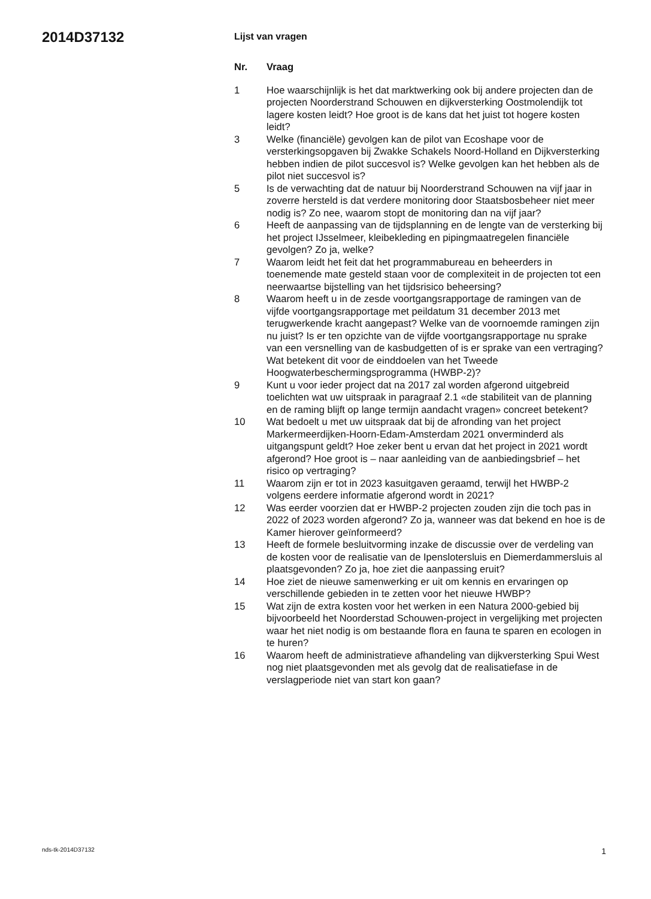2014D37132
Lijst van vragen
| Nr. | Vraag |
| --- | --- |
| 1 | Hoe waarschijnlijk is het dat marktwerking ook bij andere projecten dan de projecten Noorderstrand Schouwen en dijkversterking Oostmolendijk tot lagere kosten leidt? Hoe groot is de kans dat het juist tot hogere kosten leidt? |
| 3 | Welke (financiële) gevolgen kan de pilot van Ecoshape voor de versterkingsopgaven bij Zwakke Schakels Noord-Holland en Dijkversterking hebben indien de pilot succesvol is? Welke gevolgen kan het hebben als de pilot niet succesvol is? |
| 5 | Is de verwachting dat de natuur bij Noorderstrand Schouwen na vijf jaar in zoverre hersteld is dat verdere monitoring door Staatsbosbeheer niet meer nodig is? Zo nee, waarom stopt de monitoring dan na vijf jaar? |
| 6 | Heeft de aanpassing van de tijdsplanning en de lengte van de versterking bij het project IJsselmeer, kleibekleding en pipingmaatregelen financiële gevolgen? Zo ja, welke? |
| 7 | Waarom leidt het feit dat het programmabureau en beheerders in toenemende mate gesteld staan voor de complexiteit in de projecten tot een neerwaartse bijstelling van het tijdsrisico beheersing? |
| 8 | Waarom heeft u in de zesde voortgangsrapportage de ramingen van de vijfde voortgangsrapportage met peildatum 31 december 2013 met terugwerkende kracht aangepast? Welke van de voornoemde ramingen zijn nu juist? Is er ten opzichte van de vijfde voortgangsrapportage nu sprake van een versnelling van de kasbudgetten of is er sprake van een vertraging? Wat betekent dit voor de einddoelen van het Tweede Hoogwaterbeschermingsprogramma (HWBP-2)? |
| 9 | Kunt u voor ieder project dat na 2017 zal worden afgerond uitgebreid toelichten wat uw uitspraak in paragraaf 2.1 «de stabiliteit van de planning en de raming blijft op lange termijn aandacht vragen» concreet betekent? |
| 10 | Wat bedoelt u met uw uitspraak dat bij de afronding van het project Markermeerdijken-Hoorn-Edam-Amsterdam 2021 onverminderd als uitgangspunt geldt? Hoe zeker bent u ervan dat het project in 2021 wordt afgerond? Hoe groot is – naar aanleiding van de aanbiedingsbrief – het risico op vertraging? |
| 11 | Waarom zijn er tot in 2023 kasuitgaven geraamd, terwijl het HWBP-2 volgens eerdere informatie afgerond wordt in 2021? |
| 12 | Was eerder voorzien dat er HWBP-2 projecten zouden zijn die toch pas in 2022 of 2023 worden afgerond? Zo ja, wanneer was dat bekend en hoe is de Kamer hierover geïnformeerd? |
| 13 | Heeft de formele besluitvorming inzake de discussie over de verdeling van de kosten voor de realisatie van de Ipenslotersluis en Diemerdammersluis al plaatsgevonden? Zo ja, hoe ziet die aanpassing eruit? |
| 14 | Hoe ziet de nieuwe samenwerking er uit om kennis en ervaringen op verschillende gebieden in te zetten voor het nieuwe HWBP? |
| 15 | Wat zijn de extra kosten voor het werken in een Natura 2000-gebied bij bijvoorbeeld het Noorderstad Schouwen-project in vergelijking met projecten waar het niet nodig is om bestaande flora en fauna te sparen en ecologen in te huren? |
| 16 | Waarom heeft de administratieve afhandeling van dijkversterking Spui West nog niet plaatsgevonden met als gevolg dat de realisatiefase in de verslagperiode niet van start kon gaan? |
nds-tk-2014D37132 1